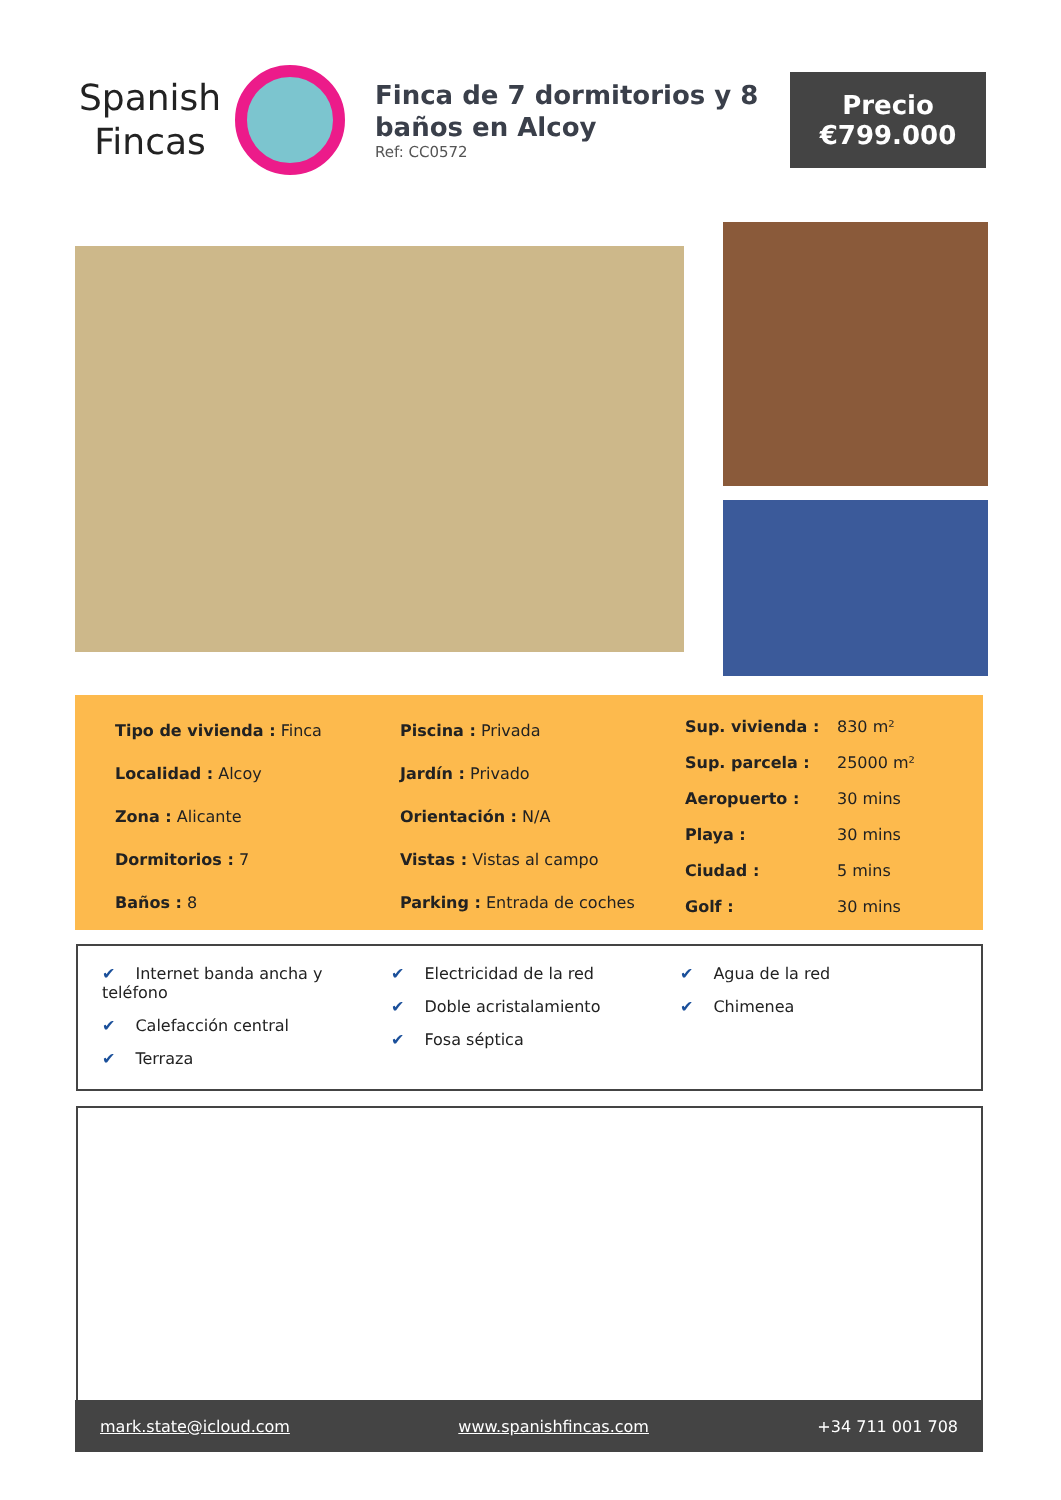Spanish
Fincas
Finca de 7 dormitorios y 8 baños en Alcoy
Ref: CC0572
Precio
€799.000
| Tipo de vivienda : Finca |
| Localidad : Alcoy |
| Zona : Alicante |
| Dormitorios : 7 |
| Baños : 8 |
| Piscina : Privada |
| Jardín : Privado |
| Orientación : N/A |
| Vistas : Vistas al campo |
| Parking : Entrada de coches |
| Sup. vivienda : | 830 m² |
| Sup. parcela : | 25000 m² |
| Aeropuerto : | 30 mins |
| Playa : | 30 mins |
| Ciudad : | 5 mins |
| Golf : | 30 mins |
✔ Internet banda ancha y teléfono
✔ Calefacción central
✔ Terraza
✔ Electricidad de la red
✔ Doble acristalamiento
✔ Fosa séptica
✔ Agua de la red
✔ Chimenea
mark.state@icloud.com www.spanishfincas.com +34 711 001 708